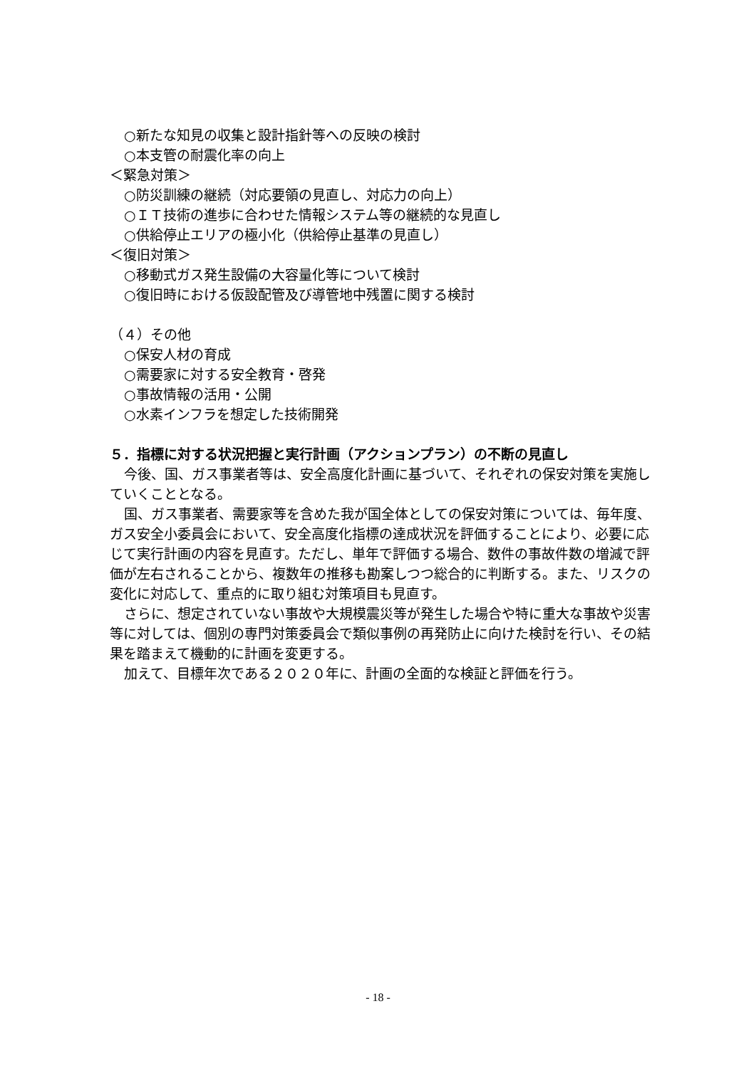○新たな知見の収集と設計指針等への反映の検討
○本支管の耐震化率の向上
＜緊急対策＞
○防災訓練の継続（対応要領の見直し、対応力の向上）
○ＩＴ技術の進歩に合わせた情報システム等の継続的な見直し
○供給停止エリアの極小化（供給停止基準の見直し）
＜復旧対策＞
○移動式ガス発生設備の大容量化等について検討
○復旧時における仮設配管及び導管地中残置に関する検討
（４）その他
○保安人材の育成
○需要家に対する安全教育・啓発
○事故情報の活用・公開
○水素インフラを想定した技術開発
５．指標に対する状況把握と実行計画（アクションプラン）の不断の見直し
今後、国、ガス事業者等は、安全高度化計画に基づいて、それぞれの保安対策を実施していくこととなる。
国、ガス事業者、需要家等を含めた我が国全体としての保安対策については、毎年度、ガス安全小委員会において、安全高度化指標の達成状況を評価することにより、必要に応じて実行計画の内容を見直す。ただし、単年で評価する場合、数件の事故件数の増減で評価が左右されることから、複数年の推移も勘案しつつ総合的に判断する。また、リスクの変化に対応して、重点的に取り組む対策項目も見直す。
さらに、想定されていない事故や大規模震災等が発生した場合や特に重大な事故や災害等に対しては、個別の専門対策委員会で類似事例の再発防止に向けた検討を行い、その結果を踏まえて機動的に計画を変更する。
加えて、目標年次である２０２０年に、計画の全面的な検証と評価を行う。
- 18 -